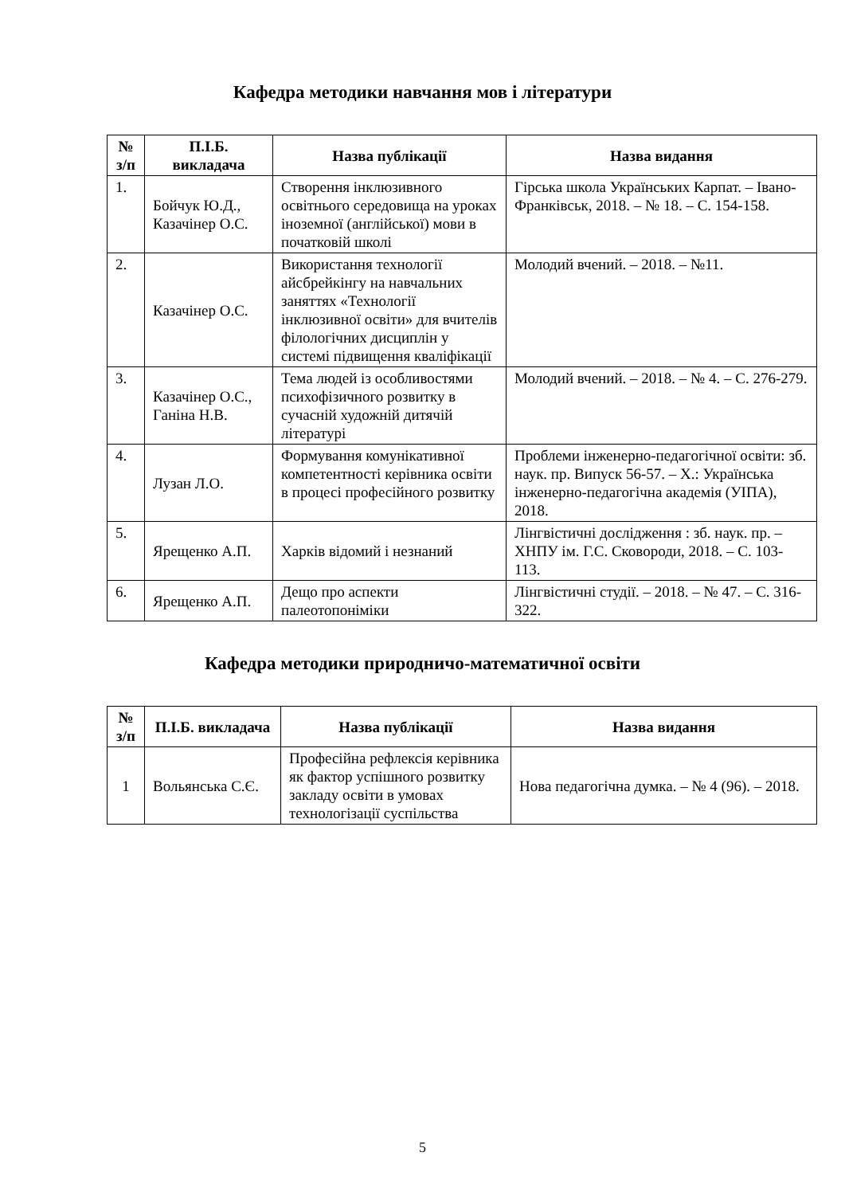Кафедра методики навчання мов і літератури
| № з/п | П.І.Б. викладача | Назва публікації | Назва видання |
| --- | --- | --- | --- |
| 1. | Бойчук Ю.Д., Казачінер О.С. | Створення інклюзивного освітнього середовища на уроках іноземної (англійської) мови в початковій школі | Гірська школа Українських Карпат. – Івано-Франківськ, 2018. – № 18. – С. 154-158. |
| 2. | Казачінер О.С. | Використання технології айсбрейкінгу на навчальних заняттях «Технології інклюзивної освіти» для вчителів філологічних дисциплін у системі підвищення кваліфікації | Молодий вчений. – 2018. – №11. |
| 3. | Казачінер О.С., Ганіна Н.В. | Тема людей із особливостями психофізичного розвитку в сучасній художній дитячій літературі | Молодий вчений. – 2018. – № 4. – С. 276-279. |
| 4. | Лузан Л.О. | Формування комунікативної компетентності керівника освіти в процесі професійного розвитку | Проблеми інженерно-педагогічної освіти: зб. наук. пр. Випуск 56-57. – Х.: Українська інженерно-педагогічна академія (УІПА), 2018. |
| 5. | Ярещенко А.П. | Харків відомий і незнаний | Лінгвістичні дослідження : зб. наук. пр. – ХНПУ ім. Г.С. Сковороди, 2018. – С. 103-113. |
| 6. | Ярещенко А.П. | Дещо про аспекти палеотопоніміки | Лінгвістичні студії. – 2018. – № 47. – С. 316-322. |
Кафедра методики природничо-математичної освіти
| № з/п | П.І.Б. викладача | Назва публікації | Назва видання |
| --- | --- | --- | --- |
| 1 | Вольянська С.Є. | Професійна рефлексія керівника як фактор успішного розвитку закладу освіти в умовах технологізації суспільства | Нова педагогічна думка. – № 4 (96). – 2018. |
5